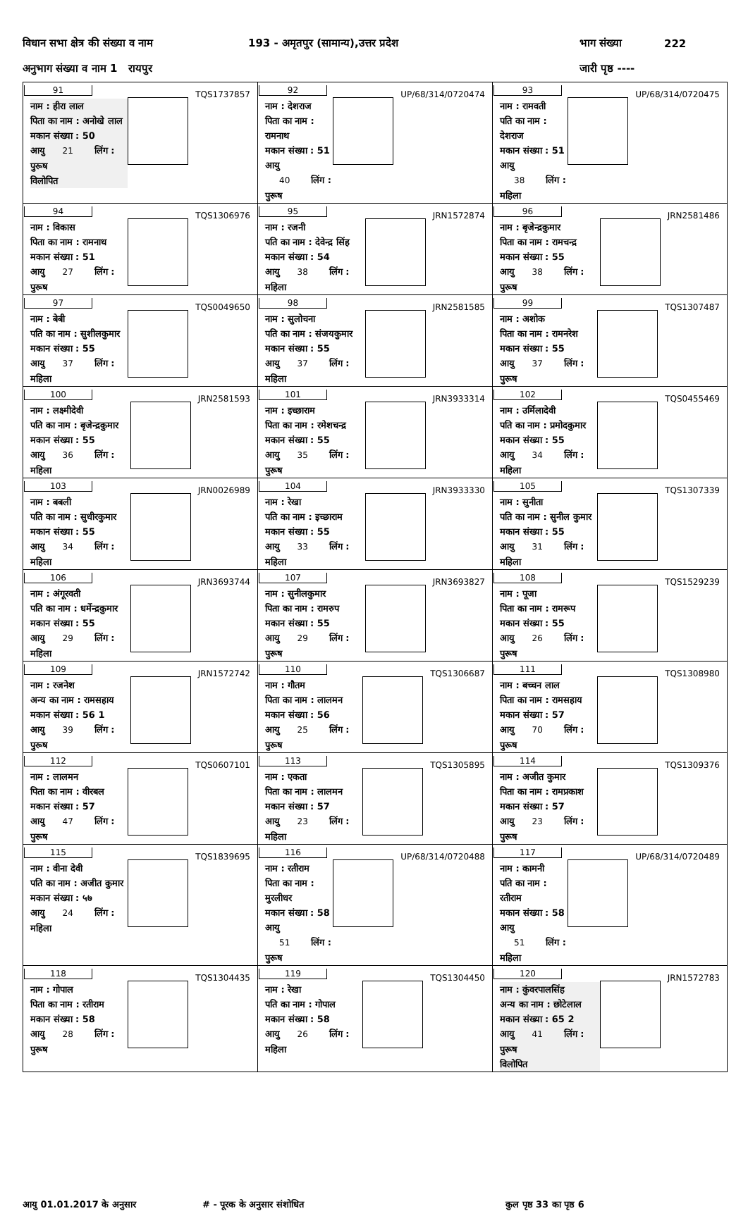विधान सभा क्षेत्र की संख्या व नाम 193 - अमृतपुर (सामान्य),उत्तर प्रदेश भाग संख्या 222
अनुभाग संख्या व नाम 1 रायपुर जारी पृष्ठ ----
| 91 TQS1737857 नाम : हीरा लाल पिता का नाम : अनोखे लाल मकान संख्या : 50 आयु 21 लिंग : पुरूष विलोपित | 92 UP/68/314/0720474 नाम : देशराज पिता का नाम : रामनाथ मकान संख्या : 51 आयु 40 लिंग : पुरूष | 93 UP/68/314/0720475 नाम : रामवती पति का नाम : देशराज मकान संख्या : 51 आयु 38 लिंग : महिला |
| 94 TQS1306976 नाम : विकास पिता का नाम : रामनाथ मकान संख्या : 51 आयु 27 लिंग : पुरूष | 95 JRN1572874 नाम : रजनी पति का नाम : देवेन्द्र सिंह मकान संख्या : 54 आयु 38 लिंग : महिला | 96 JRN2581486 नाम : बृजेन्द्रकुमार पिता का नाम : रामचन्द्र मकान संख्या : 55 आयु 38 लिंग : पुरूष |
| 97 TQS0049650 नाम : बेबी पति का नाम : सुशीलकुमार मकान संख्या : 55 आयु 37 लिंग : महिला | 98 JRN2581585 नाम : सुलोचना पति का नाम : संजयकुमार मकान संख्या : 55 आयु 37 लिंग : महिला | 99 TQS1307487 नाम : अशोक पिता का नाम : रामनरेश मकान संख्या : 55 आयु 37 लिंग : पुरूष |
| 100 JRN2581593 नाम : लक्ष्मीदेवी पति का नाम : बृजेन्द्रकुमार मकान संख्या : 55 आयु 36 लिंग : महिला | 101 JRN3933314 नाम : इच्छाराम पिता का नाम : रमेशचन्द्र मकान संख्या : 55 आयु 35 लिंग : पुरूष | 102 TQS0455469 नाम : उर्मिलादेवी पति का नाम : प्रमोदकुमार मकान संख्या : 55 आयु 34 लिंग : महिला |
| 103 JRN0026989 नाम : बबली पति का नाम : सुधीरकुमार मकान संख्या : 55 आयु 34 लिंग : महिला | 104 JRN3933330 नाम : रेखा पति का नाम : इच्छाराम मकान संख्या : 55 आयु 33 लिंग : महिला | 105 TQS1307339 नाम : सुनीता पति का नाम : सुनील कुमार मकान संख्या : 55 आयु 31 लिंग : महिला |
| 106 JRN3693744 नाम : अंगूरवती पति का नाम : धर्मेन्द्रकुमार मकान संख्या : 55 आयु 29 लिंग : महिला | 107 JRN3693827 नाम : सुनीलकुमार पिता का नाम : रामरुप मकान संख्या : 55 आयु 29 लिंग : पुरूष | 108 TQS1529239 नाम : पूजा पिता का नाम : रामरूप मकान संख्या : 55 आयु 26 लिंग : पुरूष |
| 109 JRN1572742 नाम : रजनेश अन्य का नाम : रामसहाय मकान संख्या : 56 1 आयु 39 लिंग : पुरूष | 110 TQS1306687 नाम : गौतम पिता का नाम : लालमन मकान संख्या : 56 आयु 25 लिंग : पुरूष | 111 TQS1308980 नाम : बच्चन लाल पिता का नाम : रामसहाय मकान संख्या : 57 आयु 70 लिंग : पुरूष |
| 112 TQS0607101 नाम : लालमन पिता का नाम : वीरबल मकान संख्या : 57 आयु 47 लिंग : पुरूष | 113 TQS1305895 नाम : एकता पिता का नाम : लालमन मकान संख्या : 57 आयु 23 लिंग : महिला | 114 TQS1309376 नाम : अजीत कुमार पिता का नाम : रामप्रकाश मकान संख्या : 57 आयु 23 लिंग : पुरूष |
| 115 TQS1839695 नाम : वीना देवी पति का नाम : अजीत कुमार मकान संख्या : ५७ आयु 24 लिंग : महिला | 116 UP/68/314/0720488 नाम : रतीराम पिता का नाम : मुरलीधर मकान संख्या : 58 आयु 51 लिंग : पुरूष | 117 UP/68/314/0720489 नाम : कामनी पति का नाम : रतीराम मकान संख्या : 58 आयु 51 लिंग : महिला |
| 118 TQS1304435 नाम : गोपाल पिता का नाम : रतीराम मकान संख्या : 58 आयु 28 लिंग : पुरूष | 119 TQS1304450 नाम : रेखा पति का नाम : गोपाल मकान संख्या : 58 आयु 26 लिंग : महिला | 120 JRN1572783 नाम : कुंवरपालसिंह अन्य का नाम : छोटेलाल मकान संख्या : 65 2 आयु 41 लिंग : पुरूष विलोपित |
आयु 01.01.2017 के अनुसार # - पूरक के अनुसार संशोधित कुल पृष्ठ 33 का पृष्ठ 6